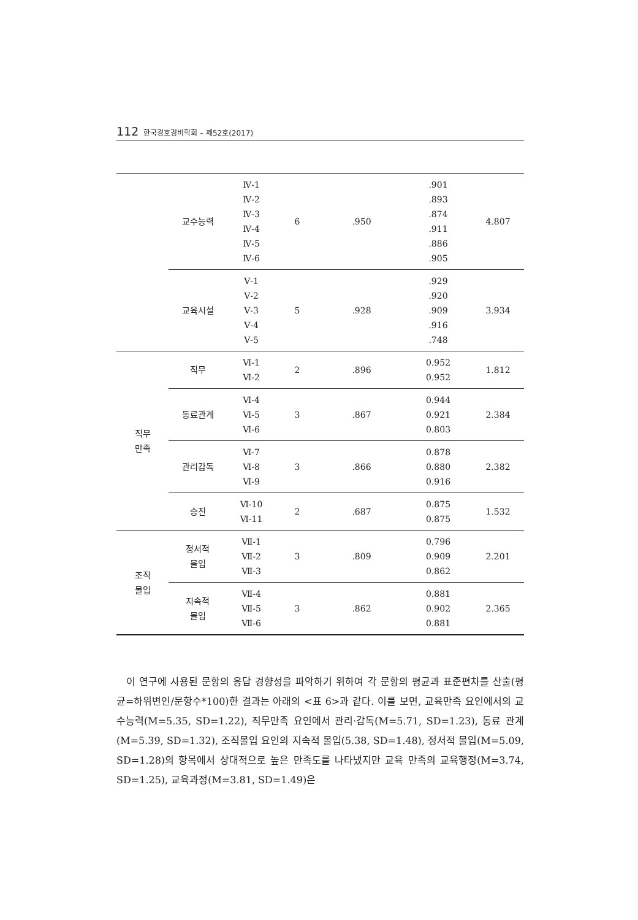112 한국경호경비학회 – 제52호(2017)
| | 교수능력 | Ⅳ-1 Ⅳ-2 Ⅳ-3 Ⅳ-4 Ⅳ-5 Ⅳ-6 | 6 | .950 | .901 .893 .874 .911 .886 .905 | 4.807 |
| | 교육시설 | Ⅴ-1 Ⅴ-2 Ⅴ-3 Ⅴ-4 Ⅴ-5 | 5 | .928 | .929 .920 .909 .916 .748 | 3.934 |
| 직무 만족 | 직무 | Ⅵ-1 Ⅵ-2 | 2 | .896 | 0.952 0.952 | 1.812 |
| | 동료관계 | Ⅵ-4 Ⅵ-5 Ⅵ-6 | 3 | .867 | 0.944 0.921 0.803 | 2.384 |
| | 관리감독 | Ⅵ-7 Ⅵ-8 Ⅵ-9 | 3 | .866 | 0.878 0.880 0.916 | 2.382 |
| | 승진 | Ⅵ-10 Ⅵ-11 | 2 | .687 | 0.875 0.875 | 1.532 |
| 조직 몰입 | 정서적 몰입 | Ⅶ-1 Ⅶ-2 Ⅶ-3 | 3 | .809 | 0.796 0.909 0.862 | 2.201 |
| | 지속적 몰입 | Ⅶ-4 Ⅶ-5 Ⅶ-6 | 3 | .862 | 0.881 0.902 0.881 | 2.365 |
이 연구에 사용된 문항의 응답 경향성을 파악하기 위하여 각 문항의 평균과 표준편차를 산출(평균=하위변인/문항수*100)한 결과는 아래의 <표 6>과 같다. 이를 보면, 교육만족 요인에서의 교수능력(M=5.35, SD=1.22), 직무만족 요인에서 관리·감독(M=5.71, SD=1.23), 동료 관계(M=5.39, SD=1.32), 조직몰입 요인의 지속적 몰입(5.38, SD=1.48), 정서적 몰입(M=5.09, SD=1.28)의 항목에서 상대적으로 높은 만족도를 나타냈지만 교육 만족의 교육행정(M=3.74, SD=1.25), 교육과정(M=3.81, SD=1.49)은